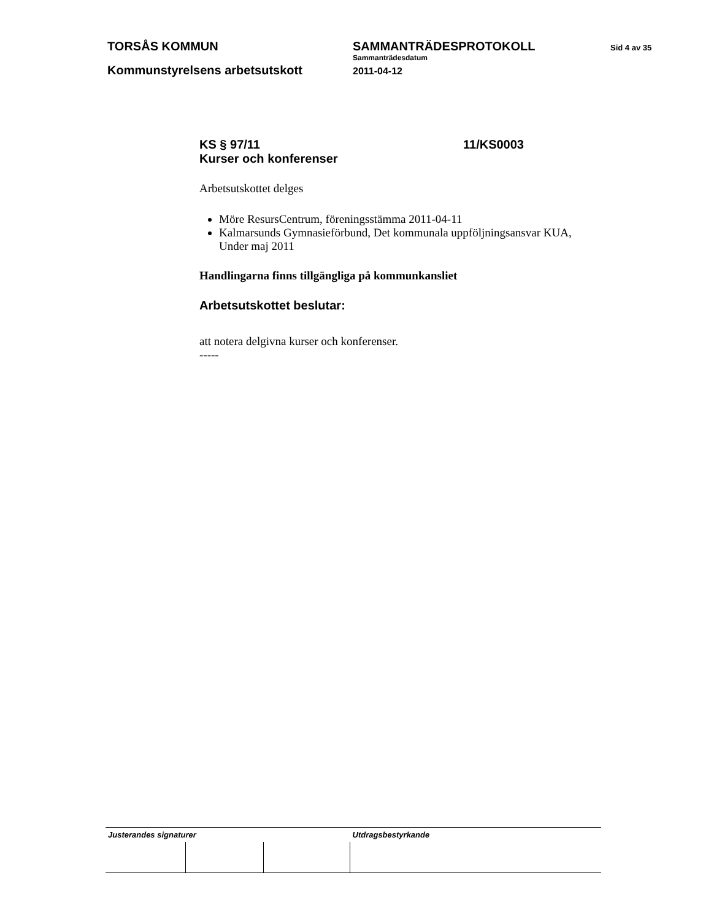TORSÅS KOMMUN SAMMANTRÄDESPROTOKOLL
Sammanträdesdatum
Sid 4 av 35
Kommunstyrelsens arbetsutskott
2011-04-12
KS § 97/11
Kurser och konferenser
11/KS0003
Arbetsutskottet delges
Möre ResursCentrum, föreningsstämma 2011-04-11
Kalmarsunds Gymnasieförbund, Det kommunala uppföljningsansvar KUA, Under maj 2011
Handlingarna finns tillgängliga på kommunkansliet
Arbetsutskottet beslutar:
att notera delgivna kurser och konferenser.
-----
| Justerandes signaturer | | | Utdragsbestyrkande |